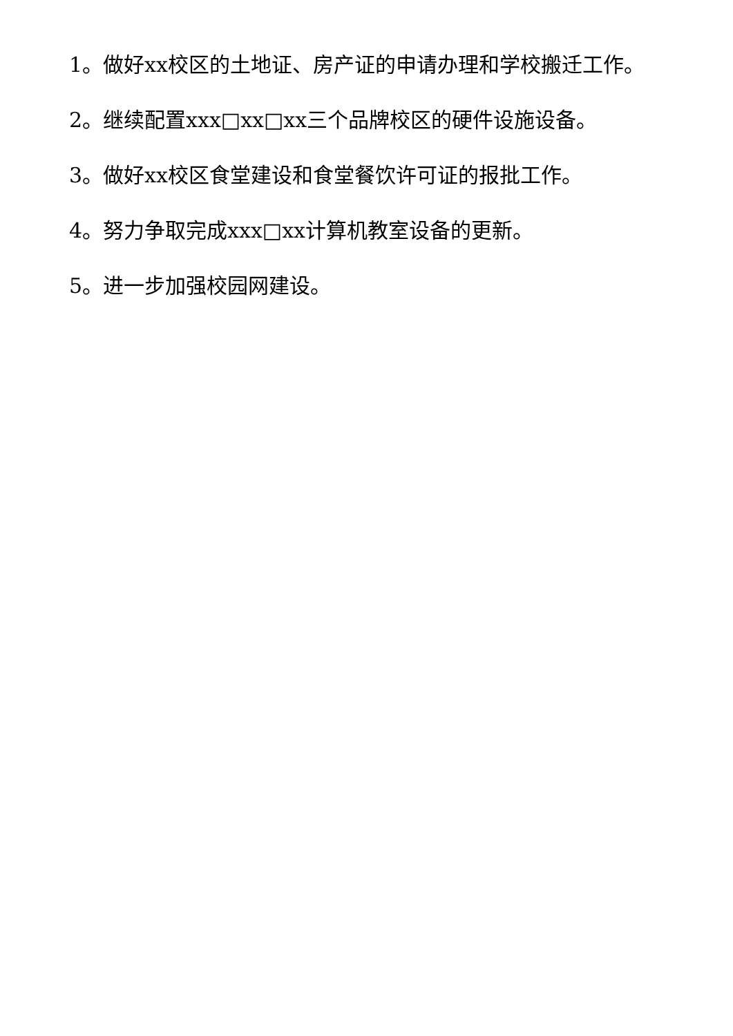1。做好xx校区的土地证、房产证的申请办理和学校搬迁工作。
2。继续配置xxx□xx□xx三个品牌校区的硬件设施设备。
3。做好xx校区食堂建设和食堂餐饮许可证的报批工作。
4。努力争取完成xxx□xx计算机教室设备的更新。
5。进一步加强校园网建设。